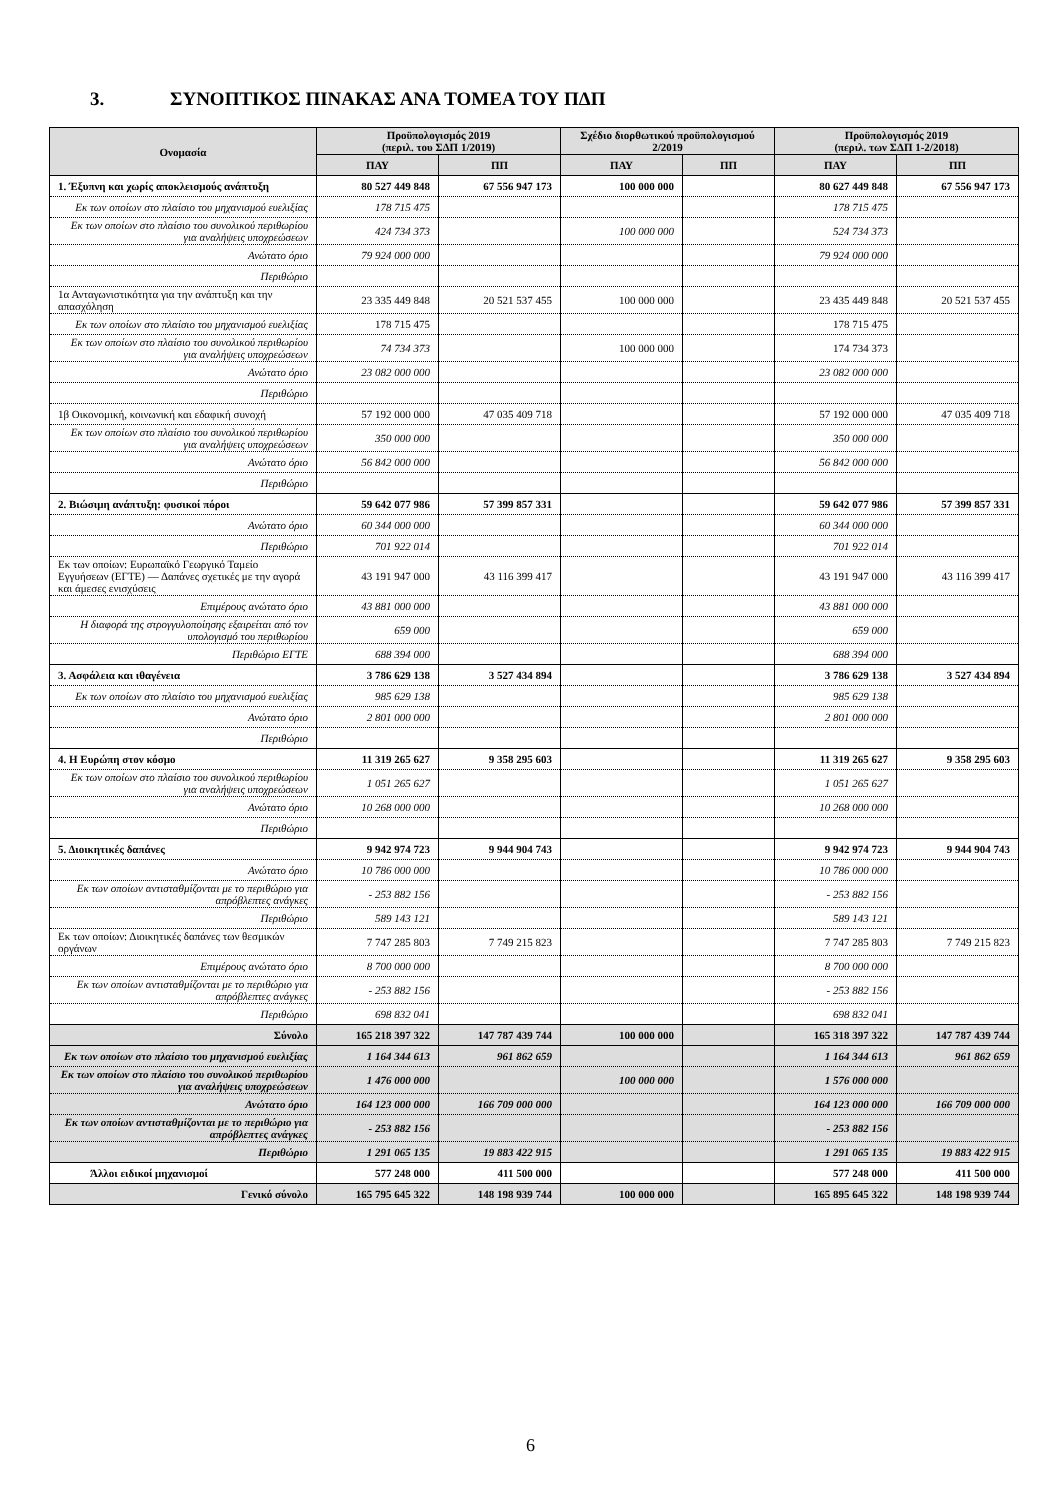3. ΣΥΝΟΠΤΙΚΟΣ ΠΙΝΑΚΑΣ ΑΝΑ ΤΟΜΕΑ ΤΟΥ ΠΔΠ
| Ονομασία | Προϋπολογισμός 2019 (περιλ. του ΣΔΠ 1/2019) | | Σχέδιο διορθωτικού προϋπολογισμού 2/2019 | | Προϋπολογισμός 2019 (περιλ. των ΣΔΠ 1-2/2018) | |
| --- | --- | --- | --- | --- | --- | --- |
| | ΠΑΥ | ΠΠ | ΠΑΥ | ΠΠ | ΠΑΥ | ΠΠ |
| 1. Έξυπνη και χωρίς αποκλεισμούς ανάπτυξη | 80 527 449 848 | 67 556 947 173 | 100 000 000 | | 80 627 449 848 | 67 556 947 173 |
| Εκ των οποίων στο πλαίσιο του μηχανισμού ευελιξίας | 178 715 475 | | | | 178 715 475 | |
| Εκ των οποίων στο πλαίσιο του συνολικού περιθωρίου για αναλήψεις υποχρεώσεων | 424 734 373 | | 100 000 000 | | 524 734 373 | |
| Ανώτατο όριο | 79 924 000 000 | | | | 79 924 000 000 | |
| Περιθώριο | | | | | | |
| 1α Ανταγωνιστικότητα για την ανάπτυξη και την απασχόληση | 23 335 449 848 | 20 521 537 455 | 100 000 000 | | 23 435 449 848 | 20 521 537 455 |
| Εκ των οποίων στο πλαίσιο του μηχανισμού ευελιξίας | 178 715 475 | | | | 178 715 475 | |
| Εκ των οποίων στο πλαίσιο του συνολικού περιθωρίου για αναλήψεις υποχρεώσεων | 74 734 373 | | 100 000 000 | | 174 734 373 | |
| Ανώτατο όριο | 23 082 000 000 | | | | 23 082 000 000 | |
| Περιθώριο | | | | | | |
| 1β Οικονομική, κοινωνική και εδαφική συνοχή | 57 192 000 000 | 47 035 409 718 | | | 57 192 000 000 | 47 035 409 718 |
| Εκ των οποίων στο πλαίσιο του συνολικού περιθωρίου για αναλήψεις υποχρεώσεων | 350 000 000 | | | | 350 000 000 | |
| Ανώτατο όριο | 56 842 000 000 | | | | 56 842 000 000 | |
| Περιθώριο | | | | | | |
| 2. Βιώσιμη ανάπτυξη: φυσικοί πόροι | 59 642 077 986 | 57 399 857 331 | | | 59 642 077 986 | 57 399 857 331 |
| Ανώτατο όριο | 60 344 000 000 | | | | 60 344 000 000 | |
| Περιθώριο | 701 922 014 | | | | 701 922 014 | |
| Εκ των οποίων: Ευρωπαϊκό Γεωργικό Ταμείο Εγγυήσεων (ΕΓΤΕ) — Δαπάνες σχετικές με την αγορά και άμεσες ενισχύσεις | 43 191 947 000 | 43 116 399 417 | | | 43 191 947 000 | 43 116 399 417 |
| Επιμέρους ανώτατο όριο | 43 881 000 000 | | | | 43 881 000 000 | |
| Η διαφορά της στρογγυλοποίησης εξαιρείται από τον υπολογισμό του περιθωρίου | 659 000 | | | | 659 000 | |
| Περιθώριο ΕΓΤΕ | 688 394 000 | | | | 688 394 000 | |
| 3. Ασφάλεια και ιθαγένεια | 3 786 629 138 | 3 527 434 894 | | | 3 786 629 138 | 3 527 434 894 |
| Εκ των οποίων στο πλαίσιο του μηχανισμού ευελιξίας | 985 629 138 | | | | 985 629 138 | |
| Ανώτατο όριο | 2 801 000 000 | | | | 2 801 000 000 | |
| Περιθώριο | | | | | | |
| 4. Η Ευρώπη στον κόσμο | 11 319 265 627 | 9 358 295 603 | | | 11 319 265 627 | 9 358 295 603 |
| Εκ των οποίων στο πλαίσιο του συνολικού περιθωρίου για αναλήψεις υποχρεώσεων | 1 051 265 627 | | | | 1 051 265 627 | |
| Ανώτατο όριο | 10 268 000 000 | | | | 10 268 000 000 | |
| Περιθώριο | | | | | | |
| 5. Διοικητικές δαπάνες | 9 942 974 723 | 9 944 904 743 | | | 9 942 974 723 | 9 944 904 743 |
| Ανώτατο όριο | 10 786 000 000 | | | | 10 786 000 000 | |
| Εκ των οποίων αντισταθμίζονται με το περιθώριο για απρόβλεπτες ανάγκες | - 253 882 156 | | | | - 253 882 156 | |
| Περιθώριο | 589 143 121 | | | | 589 143 121 | |
| Εκ των οποίων: Διοικητικές δαπάνες των θεσμικών οργάνων | 7 747 285 803 | 7 749 215 823 | | | 7 747 285 803 | 7 749 215 823 |
| Επιμέρους ανώτατο όριο | 8 700 000 000 | | | | 8 700 000 000 | |
| Εκ των οποίων αντισταθμίζονται με το περιθώριο για απρόβλεπτες ανάγκες | - 253 882 156 | | | | - 253 882 156 | |
| Περιθώριο | 698 832 041 | | | | 698 832 041 | |
| Σύνολο | 165 218 397 322 | 147 787 439 744 | 100 000 000 | | 165 318 397 322 | 147 787 439 744 |
| Εκ των οποίων στο πλαίσιο του μηχανισμού ευελιξίας | 1 164 344 613 | 961 862 659 | | | 1 164 344 613 | 961 862 659 |
| Εκ των οποίων στο πλαίσιο του συνολικού περιθωρίου για αναλήψεις υποχρεώσεων | 1 476 000 000 | | 100 000 000 | | 1 576 000 000 | |
| Ανώτατο όριο | 164 123 000 000 | 166 709 000 000 | | | 164 123 000 000 | 166 709 000 000 |
| Εκ των οποίων αντισταθμίζονται με το περιθώριο για απρόβλεπτες ανάγκες | - 253 882 156 | | | | - 253 882 156 | |
| Περιθώριο | 1 291 065 135 | 19 883 422 915 | | | 1 291 065 135 | 19 883 422 915 |
| Άλλοι ειδικοί μηχανισμοί | 577 248 000 | 411 500 000 | | | 577 248 000 | 411 500 000 |
| Γενικό σύνολο | 165 795 645 322 | 148 198 939 744 | 100 000 000 | | 165 895 645 322 | 148 198 939 744 |
6